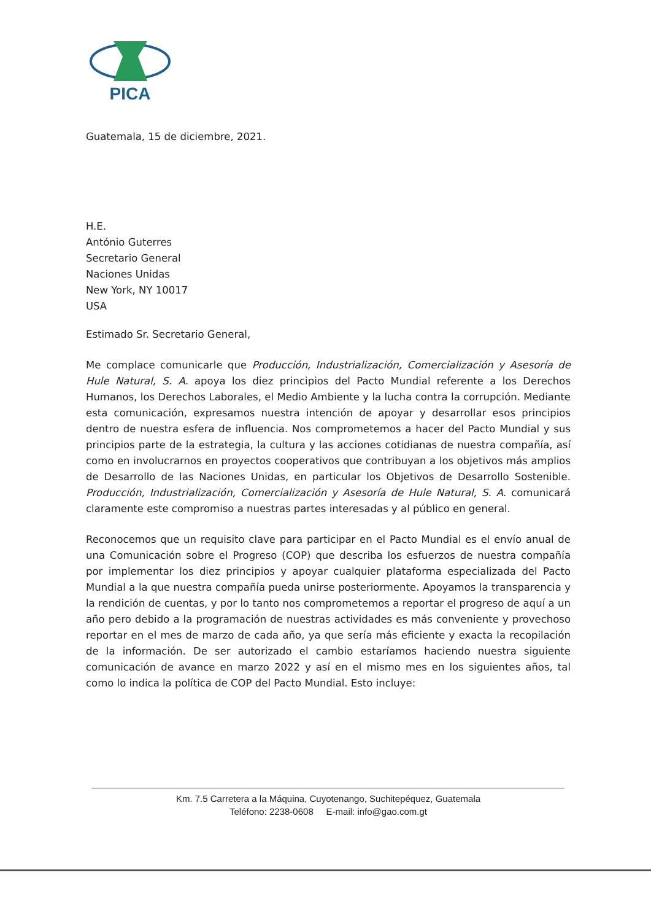PICA
Guatemala, 15 de diciembre, 2021.
H.E.
António Guterres
Secretario General
Naciones Unidas
New York, NY 10017
USA
Estimado Sr. Secretario General,
Me complace comunicarle que Producción, Industrialización, Comercialización y Asesoría de Hule Natural, S. A. apoya los diez principios del Pacto Mundial referente a los Derechos Humanos, los Derechos Laborales, el Medio Ambiente y la lucha contra la corrupción. Mediante esta comunicación, expresamos nuestra intención de apoyar y desarrollar esos principios dentro de nuestra esfera de influencia. Nos comprometemos a hacer del Pacto Mundial y sus principios parte de la estrategia, la cultura y las acciones cotidianas de nuestra compañía, así como en involucrarnos en proyectos cooperativos que contribuyan a los objetivos más amplios de Desarrollo de las Naciones Unidas, en particular los Objetivos de Desarrollo Sostenible. Producción, Industrialización, Comercialización y Asesoría de Hule Natural, S. A. comunicará claramente este compromiso a nuestras partes interesadas y al público en general.
Reconocemos que un requisito clave para participar en el Pacto Mundial es el envío anual de una Comunicación sobre el Progreso (COP) que describa los esfuerzos de nuestra compañía por implementar los diez principios y apoyar cualquier plataforma especializada del Pacto Mundial a la que nuestra compañía pueda unirse posteriormente. Apoyamos la transparencia y la rendición de cuentas, y por lo tanto nos comprometemos a reportar el progreso de aquí a un año pero debido a la programación de nuestras actividades es más conveniente y provechoso reportar en el mes de marzo de cada año, ya que sería más eficiente y exacta la recopilación de la información. De ser autorizado el cambio estaríamos haciendo nuestra siguiente comunicación de avance en marzo 2022 y así en el mismo mes en los siguientes años, tal como lo indica la política de COP del Pacto Mundial. Esto incluye:
Km. 7.5 Carretera a la Máquina, Cuyotenango, Suchitepéquez, Guatemala
Teléfono: 2238-0608 E-mail: info@gao.com.gt